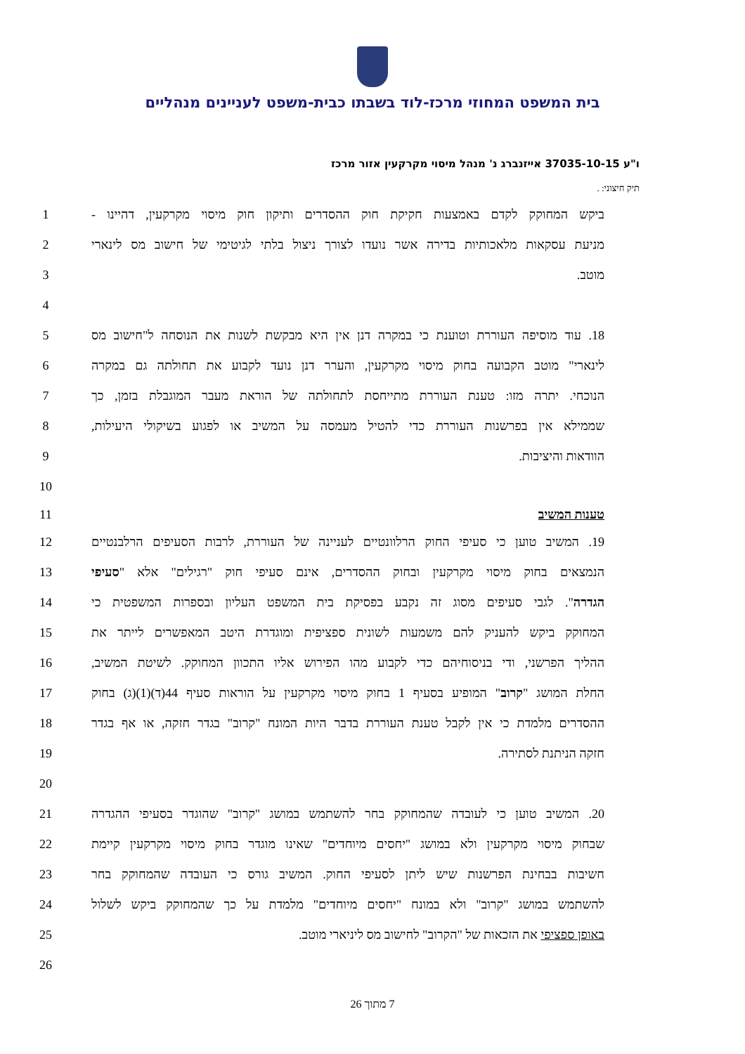בית המשפט המחוזי מרכז-לוד בשבתו כבית-משפט לעניינים מנהליים
ו"ע 37035-10-15 אייזנברג נ' מנהל מיסוי מקרקעין אזור מרכז
תיק חיצוני: .
1 ביקש המחוקק לקדם באמצעות חקיקת חוק ההסדרים ותיקון חוק מיסוי מקרקעין, דהיינו -
2 מניעת עסקאות מלאכותיות בדירה אשר נועדו לצורך ניצול בלתי לגיטימי של חישוב מס לינארי
3 מוטב.
4
5 18. עוד מוסיפה העוררת וטוענת כי במקרה דנן אין היא מבקשת לשנות את הנוסחה ל"חישוב מס
6 לינארי" מוטב הקבועה בחוק מיסוי מקרקעין, והערר דנן נועד לקבוע את תחולתה גם במקרה
7 הנוכחי. יתרה מזו: טענת העוררת מתייחסת לתחולתה של הוראת מעבר המוגבלת בזמן, כך
8 שממילא אין בפרשנות העוררת כדי להטיל מעמסה על המשיב או לפגוע בשיקולי היעילות,
9 הוודאות והיציבות.
10
11 טענות המשיב
12 19. המשיב טוען כי סעיפי החוק הרלוונטיים לעניינה של העוררת, לרבות הסעיפים הרלבנטיים
13 הנמצאים בחוק מיסוי מקרקעין ובחוק ההסדרים, אינם סעיפי חוק "רגילים" אלא "סעיפי
14 הגדרה". לגבי סעיפים מסוג זה נקבע בפסיקת בית המשפט העליון ובספרות המשפטית כי
15 המחוקק ביקש להעניק להם משמעות לשונית ספציפית ומוגדרת היטב המאפשרים לייתר את
16 ההליך הפרשני, ודי בניסוחיהם כדי לקבוע מהו הפירוש אליו התכוון המחוקק. לשיטת המשיב,
17 החלת המושג "קרוב" המופיע בסעיף 1 בחוק מיסוי מקרקעין על הוראות סעיף 44(ד)(1)(ג) בחוק
18 ההסדרים מלמדת כי אין לקבל טענת העוררת בדבר היות המונח "קרוב" בגדר חזקה, או אף בגדר
19 חזקה הניתנת לסתירה.
20
21 20. המשיב טוען כי לעובדה שהמחוקק בחר להשתמש במושג "קרוב" שהוגדר בסעיפי ההגדרה
22 שבחוק מיסוי מקרקעין ולא במושג "יחסים מיוחדים" שאינו מוגדר בחוק מיסוי מקרקעין קיימת
23 חשיבות בבחינת הפרשנות שיש ליתן לסעיפי החוק. המשיב גורס כי העובדה שהמחוקק בחר
24 להשתמש במושג "קרוב" ולא במונח "יחסים מיוחדים" מלמדת על כך שהמחוקק ביקש לשלול
25 באופן ספציפי את הזכאות של "הקרוב" לחישוב מס ליניארי מוטב.
26
7 מתוך 26